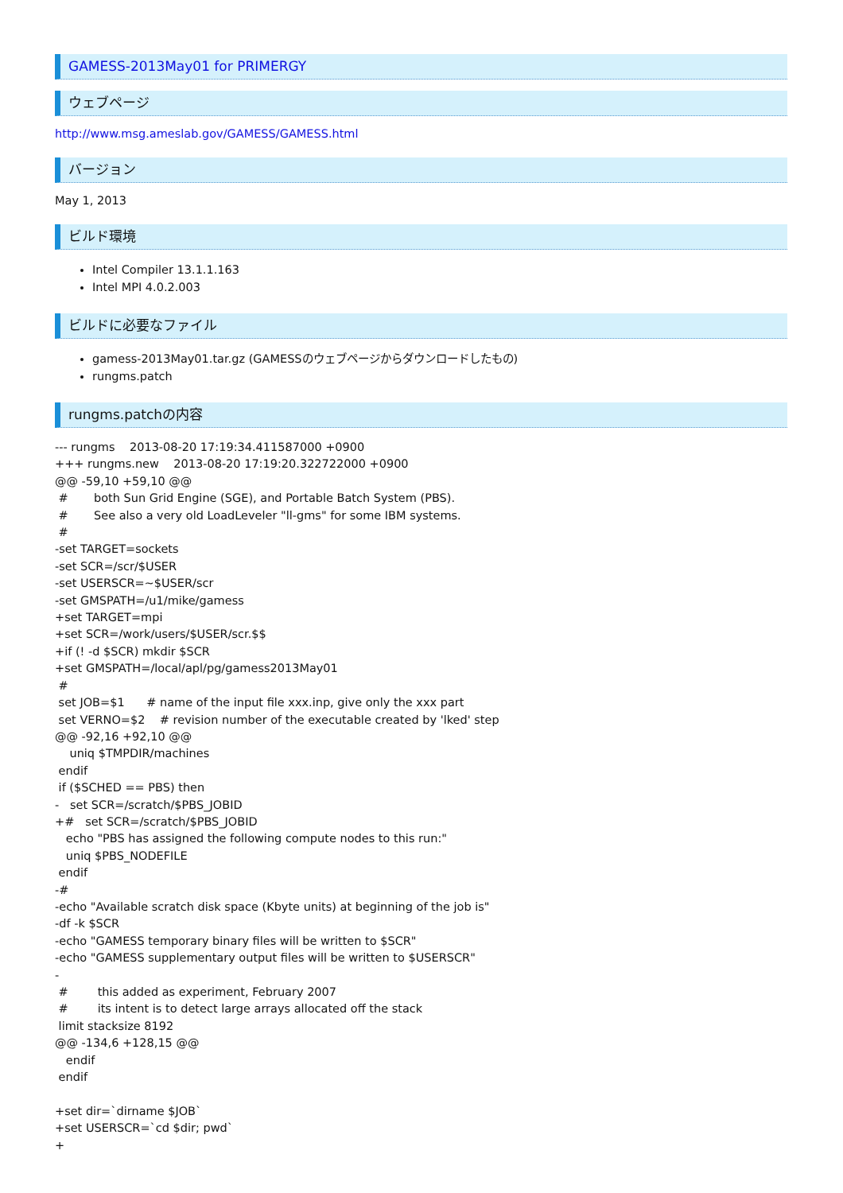GAMESS-2013May01 for PRIMERGY
ウェブページ
http://www.msg.ameslab.gov/GAMESS/GAMESS.html
バージョン
May 1, 2013
ビルド環境
Intel Compiler 13.1.1.163
Intel MPI 4.0.2.003
ビルドに必要なファイル
gamess-2013May01.tar.gz (GAMESSのウェブページからダウンロードしたもの)
rungms.patch
rungms.patchの内容
--- rungms    2013-08-20 17:19:34.411587000 +0900
+++ rungms.new    2013-08-20 17:19:20.322722000 +0900
@@ -59,10 +59,10 @@
 #       both Sun Grid Engine (SGE), and Portable Batch System (PBS).
 #       See also a very old LoadLeveler "ll-gms" for some IBM systems.
 #
-set TARGET=sockets
-set SCR=/scr/$USER
-set USERSCR=~$USER/scr
-set GMSPATH=/u1/mike/gamess
+set TARGET=mpi
+set SCR=/work/users/$USER/scr.$$
+if (! -d $SCR) mkdir $SCR
+set GMSPATH=/local/apl/pg/gamess2013May01
 #
 set JOB=$1      # name of the input file xxx.inp, give only the xxx part
 set VERNO=$2    # revision number of the executable created by 'lked' step
@@ -92,16 +92,10 @@
    uniq $TMPDIR/machines
 endif
 if ($SCHED == PBS) then
-   set SCR=/scratch/$PBS_JOBID
+#   set SCR=/scratch/$PBS_JOBID
   echo "PBS has assigned the following compute nodes to this run:"
   uniq $PBS_NODEFILE
 endif
-#
-echo "Available scratch disk space (Kbyte units) at beginning of the job is"
-df -k $SCR
-echo "GAMESS temporary binary files will be written to $SCR"
-echo "GAMESS supplementary output files will be written to $USERSCR"
-
 #        this added as experiment, February 2007
 #        its intent is to detect large arrays allocated off the stack
 limit stacksize 8192
@@ -134,6 +128,15 @@
   endif
 endif

+set dir=`dirname $JOB`
+set USERSCR=`cd $dir; pwd`
+